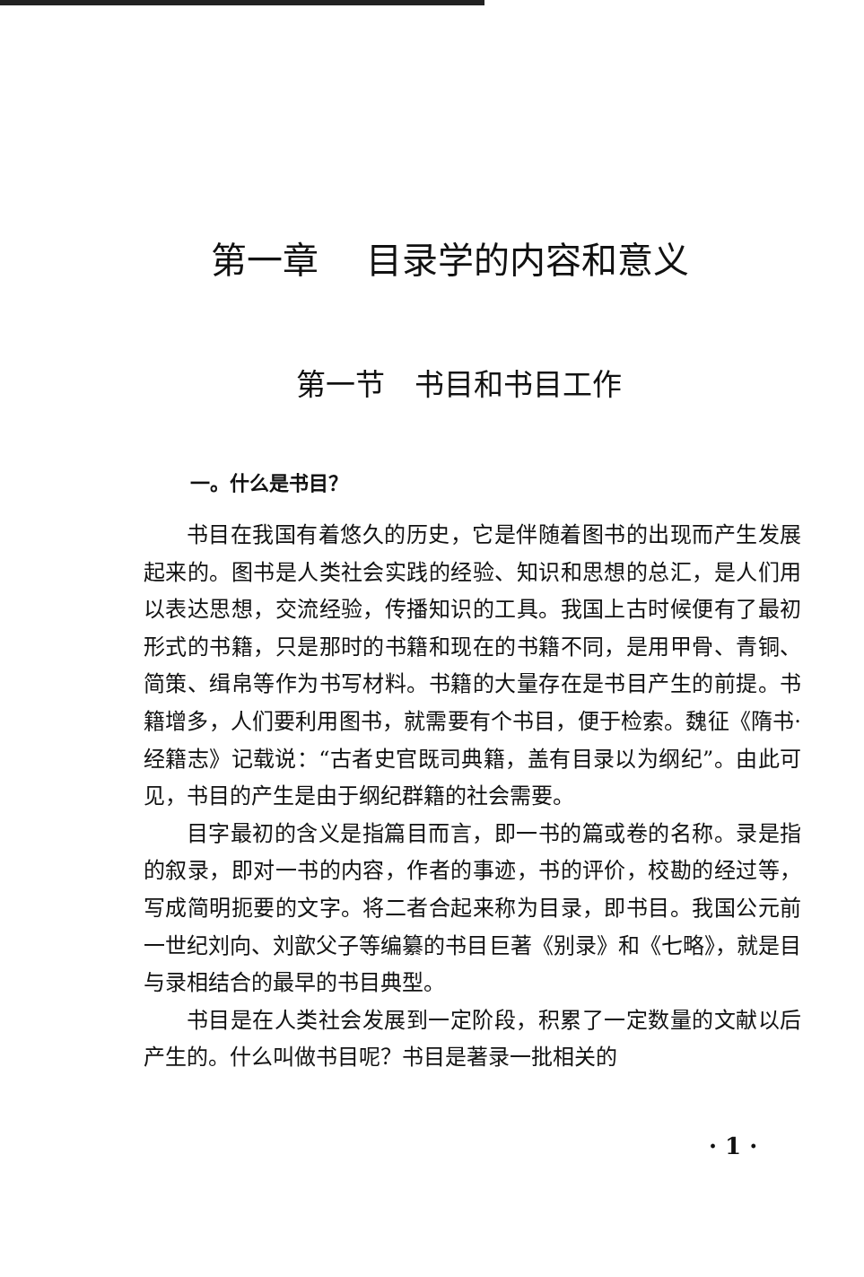第一章　 目录学的内容和意义
第一节　书目和书目工作
一。什么是书目？
书目在我国有着悠久的历史，它是伴随着图书的出现而产生发展起来的。图书是人类社会实践的经验、知识和思想的总汇，是人们用以表达思想，交流经验，传播知识的工具。我国上古时候便有了最初形式的书籍，只是那时的书籍和现在的书籍不同，是用甲骨、青铜、简策、缉帛等作为书写材料。书籍的大量存在是书目产生的前提。书籍增多，人们要利用图书，就需要有个书目，便于检索。魏征《隋书·经籍志》记载说：“古者史官既司典籍，盖有目录以为纲纪”。由此可见，书目的产生是由于纲纪群籍的社会需要。
目字最初的含义是指篇目而言，即一书的篇或卷的名称。录是指的叙录，即对一书的内容，作者的事迹，书的评价，校勘的经过等，写成简明扼要的文字。将二者合起来称为目录，即书目。我国公元前一世纪刘向、刘歆父子等编纂的书目巨著《别录》和《七略》，就是目与录相结合的最早的书目典型。
书目是在人类社会发展到一定阶段，积累了一定数量的文献以后产生的。什么叫做书目呢？书目是著录一批相关的
· 1 ·